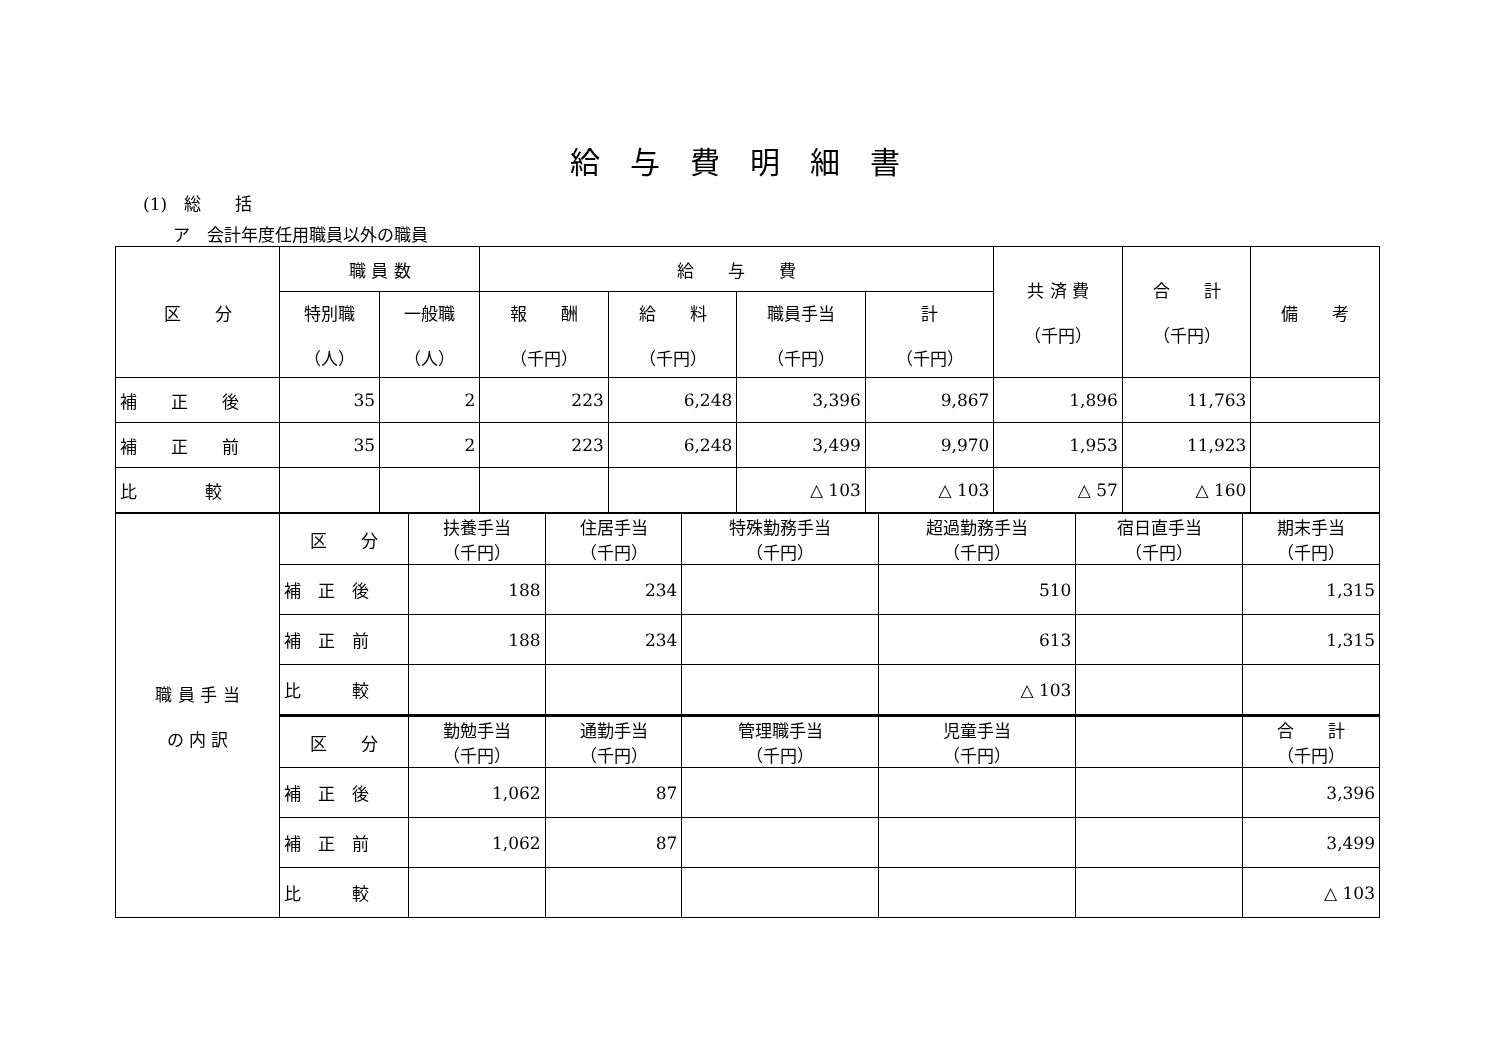給与費明細書
(1)　総　　括
ア　会計年度任用職員以外の職員
| 区 分 | 職 員 数 | | 給 与 費 | | | | 共 済 費 （千円） | 合 計 （千円） | 備 考 |
| --- | --- | --- | --- | --- | --- | --- | --- | --- | --- |
| | 特別職 （人） | 一般職 （人） | 報 酬 （千円） | 給 料 （千円） | 職員手当 （千円） | 計 （千円） | | | |
| 補 正 後 | 35 | 2 | 223 | 6,248 | 3,396 | 9,867 | 1,896 | 11,763 | |
| 補 正 前 | 35 | 2 | 223 | 6,248 | 3,499 | 9,970 | 1,953 | 11,923 | |
| 比 較 | | | | | △ 103 | △ 103 | △ 57 | △ 160 | |
| 職 員 手 当 の 内 訳 | 区 分 | 扶養手当 （千円） | 住居手当 （千円） | 特殊勤務手当 （千円） | 超過勤務手当 （千円） | 宿日直手当 （千円） | 期末手当 （千円） |
| | 補 正 後 | 188 | 234 | | 510 | | 1,315 |
| | 補 正 前 | 188 | 234 | | 613 | | 1,315 |
| | 比 較 | | | | △ 103 | | |
| | 区 分 | 勤勉手当 （千円） | 通勤手当 （千円） | 管理職手当 （千円） | 児童手当 （千円） | | 合 計 （千円） |
| | 補 正 後 | 1,062 | 87 | | | | 3,396 |
| | 補 正 前 | 1,062 | 87 | | | | 3,499 |
| | 比 較 | | | | | | △ 103 |